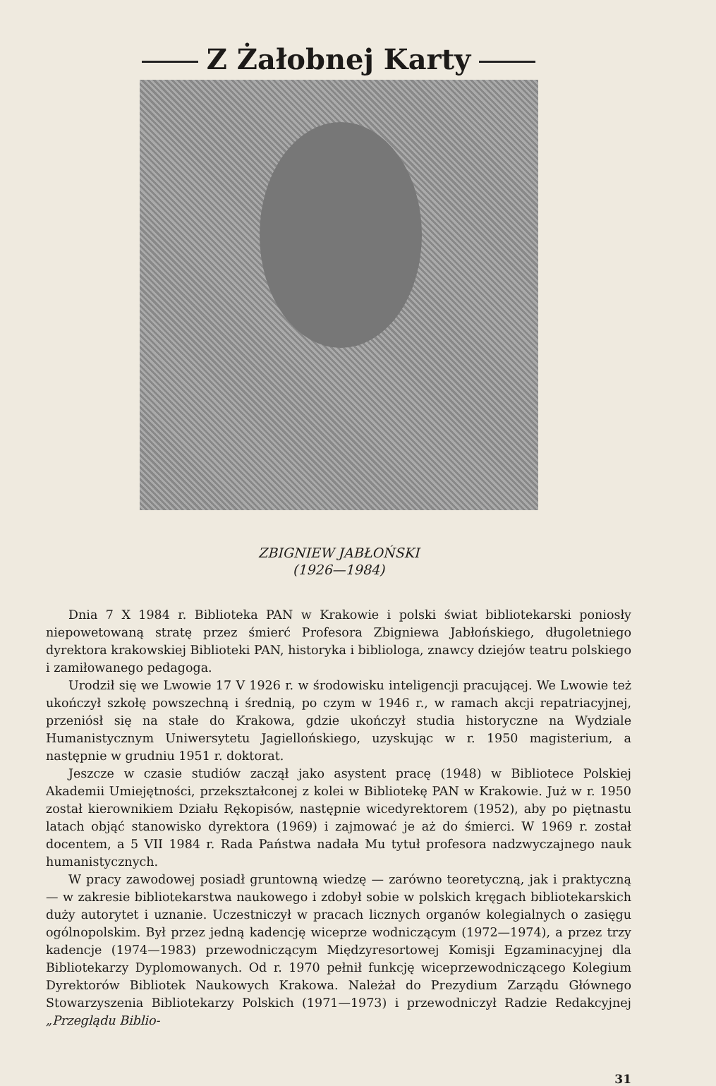Z Żałobnej Karty
ZBIGNIEW JABŁOŃSKI
(1926—1984)
Dnia 7 X 1984 r. Biblioteka PAN w Krakowie i polski świat bibliotekarski ponios­ły niepowetowaną stratę przez śmierć Profesora Zbigniewa Jabłońskiego, długoletniego dyrektora krakowskiej Biblioteki PAN, historyka i bibliologa, znawcy dziejów teatru polskiego i zamiłowanego pedagoga.
Urodził się we Lwowie 17 V 1926 r. w środowisku inteligencji pracującej. We Lwowie też ukończył szkołę powszechną i średnią, po czym w 1946 r., w ramach akcji repatriacyjnej, przeniósł się na stałe do Krakowa, gdzie ukończył studia historyczne na Wydziale Humanistycznym Uniwersytetu Jagiellońskiego, uzyskując w r. 1950 magisterium, a następnie w grudniu 1951 r. doktorat.
Jeszcze w czasie studiów zaczął jako asystent pracę (1948) w Bibliotece Polskiej Akademii Umiejętności, przekształconej z kolei w Bibliotekę PAN w Krakowie. Już w r. 1950 został kierownikiem Działu Rękopisów, następnie wicedyrektorem (1952), aby po piętnastu latach objąć stanowisko dyrektora (1969) i zajmować je aż do śmierci. W 1969 r. został docentem, a 5 VII 1984 r. Rada Państwa nadała Mu tytuł profesora nadzwyczajnego nauk humanistycznych.
W pracy zawodowej posiadł gruntowną wiedzę — zarówno teoretyczną, jak i praktyczną — w zakresie bibliotekarstwa naukowego i zdobył sobie w polskich kręgach bibliotekarskich duży autorytet i uznanie. Uczestniczył w pracach licznych organów kolegialnych o zasięgu ogólnopolskim. Był przez jedną kadencję wiceprze wodniczącym (1972—1974), a przez trzy kadencje (1974—1983) przewodniczącym Międzyresortowej Komisji Egzaminacyjnej dla Bibliotekarzy Dyplomowanych. Od r. 1970 pełnił funkcję wiceprzewodniczącego Kolegium Dyrektorów Bibliotek Naukowych Krakowa. Należał do Prezydium Zarządu Głównego Stowarzyszenia Bibliotekarzy Polskich (1971—1973) i przewodniczył Radzie Redakcyjnej „Przeglądu Biblio-
31